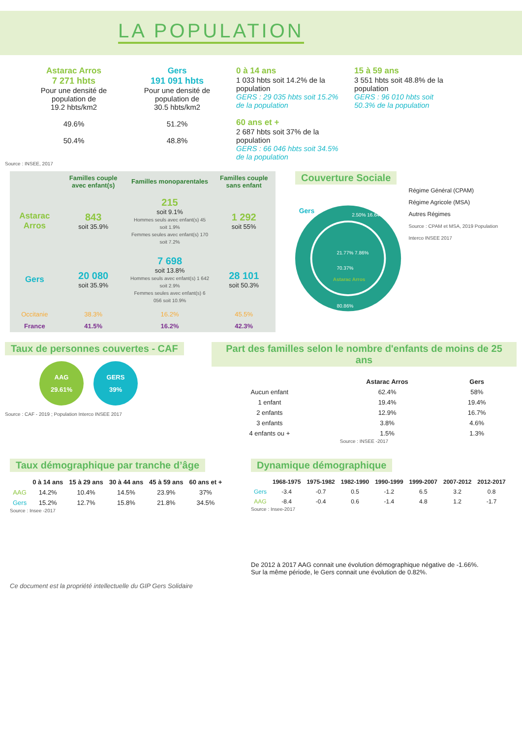LA POPULATION
Astarac Arros
7 271 hbts
Pour une densité de population de
19.2 hbts/km2
49.6%
50.4%
Gers
191 091 hbts
Pour une densité de population de
30.5 hbts/km2
51.2%
48.8%
0 à 14 ans
1 033 hbts soit 14.2% de la population
GERS : 29 035 hbts soit 15.2% de la population
60 ans et +
2 687 hbts soit 37% de la population
GERS : 66 046 hbts soit 34.5% de la population
15 à 59 ans
3 551 hbts soit 48.8% de la population
GERS : 96 010 hbts soit 50.3% de la population
Source : INSEE, 2017
| | Familles couple avec enfant(s) | Familles monoparentales | Familles couple sans enfant |
| --- | --- | --- | --- |
| Astarac Arros | 843 soit 35.9% | 215 soit 9.1% Hommes seuls avec enfant(s) 45 soit 1.9% Femmes seules avec enfant(s) 170 soit 7.2% | 1 292 soit 55% |
| Gers | 20 080 soit 35.9% | 7 698 soit 13.8% Hommes seuls avec enfant(s) 1 642 soit 2.9% Femmes seules avec enfant(s) 6 056 soit 10.9% | 28 101 soit 50.3% |
| Occitanie | 38.3% | 16.2% | 45.5% |
| France | 41.5% | 16.2% | 42.3% |
Couverture Sociale
Gers
21.77% 7.86%
70.37%
Astarac Arros
80.86%
2.50% 16.64%
Régime Général (CPAM)
Régime Agricole (MSA)
Autres Régimes
Source : CPAM et MSA, 2019 Population Interco INSEE 2017
Taux de personnes couvertes - CAF
AAG
29.61%
GERS
39%
Source : CAF - 2019 ; Population Interco INSEE 2017
Part des familles selon le nombre d'enfants de moins de 25 ans
| | Astarac Arros | Gers |
| --- | --- | --- |
| Aucun enfant | 62.4% | 58% |
| 1 enfant | 19.4% | 19.4% |
| 2 enfants | 12.9% | 16.7% |
| 3 enfants | 3.8% | 4.6% |
| 4 enfants ou + | 1.5% | 1.3% |
Source : INSEE -2017
Taux démographique par tranche d’âge
| | 0 à 14 ans | 15 à 29 ans | 30 à 44 ans | 45 à 59 ans | 60 ans et + |
| --- | --- | --- | --- | --- | --- |
| AAG | 14.2% | 10.4% | 14.5% | 23.9% | 37% |
| Gers | 15.2% | 12.7% | 15.8% | 21.8% | 34.5% |
Source : Insee -2017
Ce document est la propriété intellectuelle du GIP Gers Solidaire
Dynamique démographique
| | 1968-1975 | 1975-1982 | 1982-1990 | 1990-1999 | 1999-2007 | 2007-2012 | 2012-2017 |
| --- | --- | --- | --- | --- | --- | --- | --- |
| Gers | -3.4 | -0.7 | 0.5 | -1.2 | 6.5 | 3.2 | 0.8 |
| AAG | -8.4 | -0.4 | 0.6 | -1.4 | 4.8 | 1.2 | -1.7 |
Source : Insee-2017
De 2012 à 2017 AAG connait une évolution démographique négative de -1.66%.
Sur la même période, le Gers connait une évolution de 0.82%.